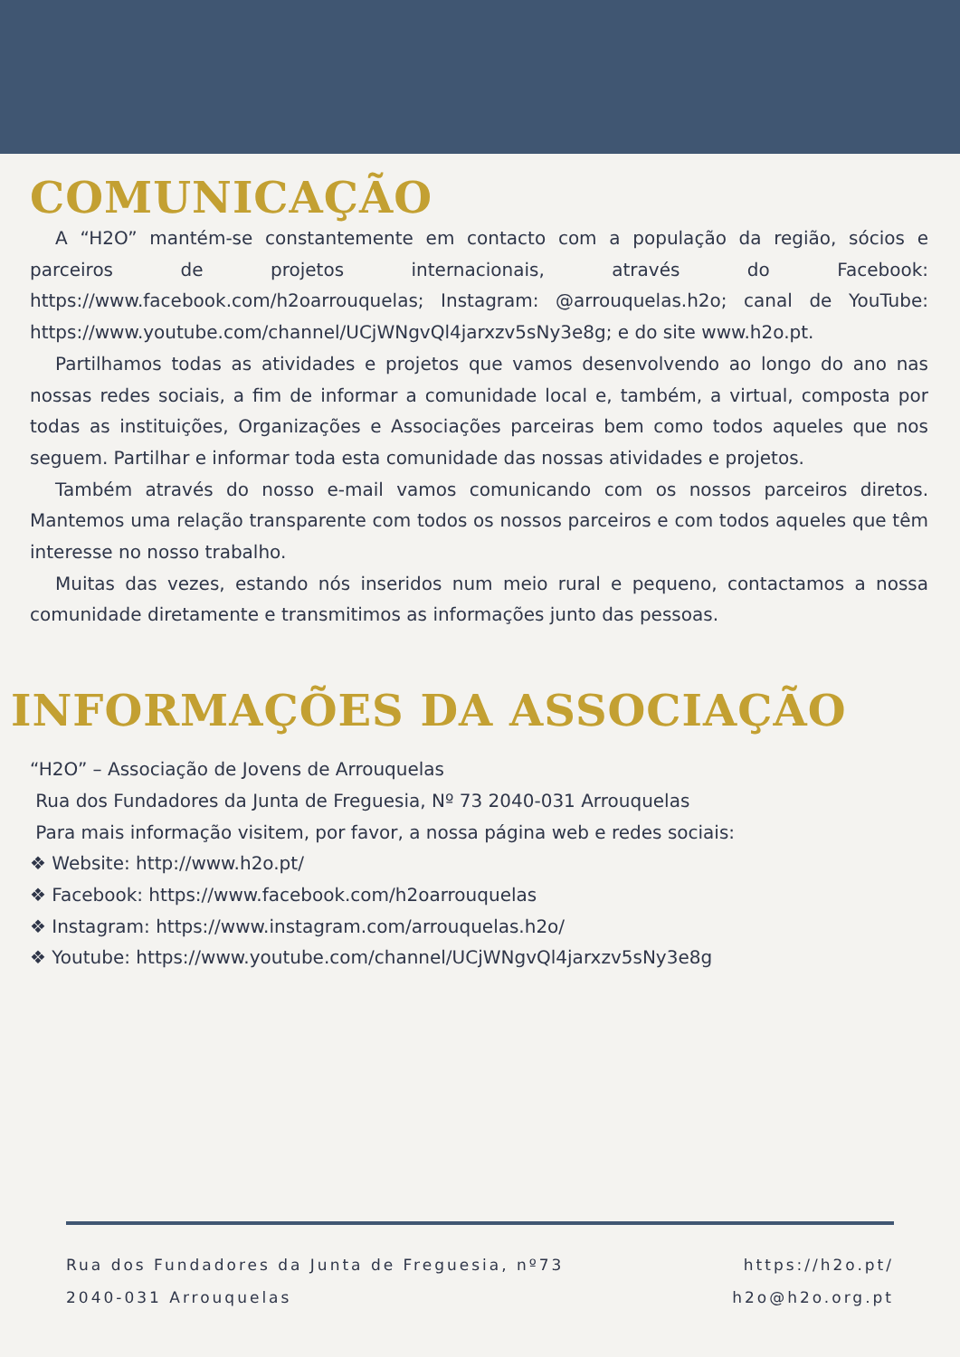COMUNICAÇÃO
A “H2O” mantém-se constantemente em contacto com a população da região, sócios e parceiros de projetos internacionais, através do Facebook: https://www.facebook.com/h2oarrouquelas; Instagram: @arrouquelas.h2o; canal de YouTube: https://www.youtube.com/channel/UCjWNgvQl4jarxzv5sNy3e8g; e do site www.h2o.pt.
Partilhamos todas as atividades e projetos que vamos desenvolvendo ao longo do ano nas nossas redes sociais, a fim de informar a comunidade local e, também, a virtual, composta por todas as instituições, Organizações e Associações parceiras bem como todos aqueles que nos seguem. Partilhar e informar toda esta comunidade das nossas atividades e projetos.
Também através do nosso e-mail vamos comunicando com os nossos parceiros diretos. Mantemos uma relação transparente com todos os nossos parceiros e com todos aqueles que têm interesse no nosso trabalho.
Muitas das vezes, estando nós inseridos num meio rural e pequeno, contactamos a nossa comunidade diretamente e transmitimos as informações junto das pessoas.
INFORMAÇÕES DA ASSOCIAÇÃO
“H2O” – Associação de Jovens de Arrouquelas
Rua dos Fundadores da Junta de Freguesia, Nº 73 2040-031 Arrouquelas
Para mais informação visitem, por favor, a nossa página web e redes sociais:
❖ Website: http://www.h2o.pt/
❖ Facebook: https://www.facebook.com/h2oarrouquelas
❖ Instagram: https://www.instagram.com/arrouquelas.h2o/
❖ Youtube: https://www.youtube.com/channel/UCjWNgvQl4jarxzv5sNy3e8g
Rua dos Fundadores da Junta de Freguesia, nº73
2040-031 Arrouquelas
https://h2o.pt/
h2o@h2o.org.pt